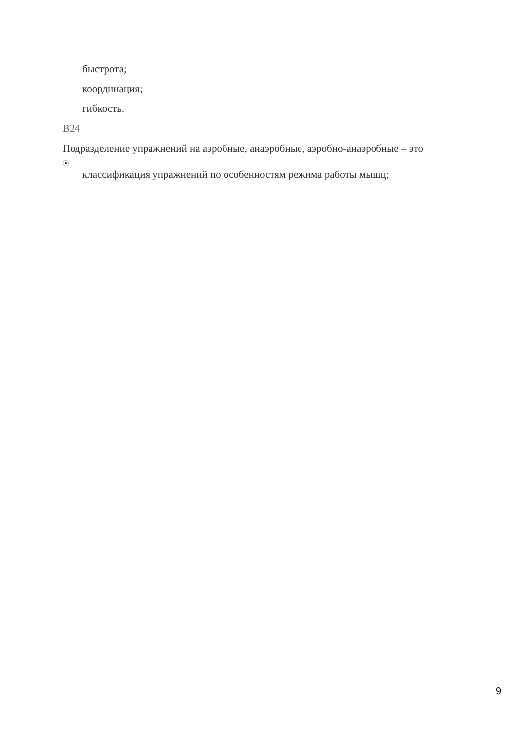быстрота;
координация;
гибкость.
В24
Подразделение упражнений на аэробные, анаэробные, аэробно-анаэробные – это
классификация упражнений по особенностям режима работы мышц;
9